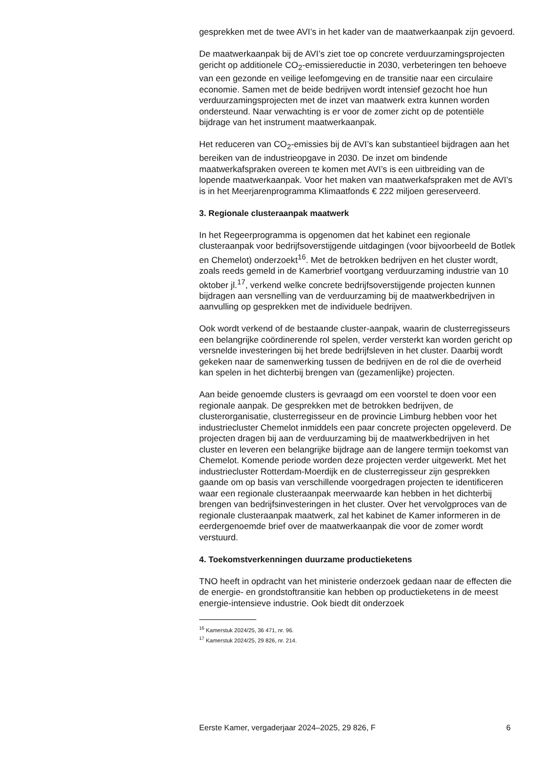gesprekken met de twee AVI’s in het kader van de maatwerkaanpak zijn gevoerd.
De maatwerkaanpak bij de AVI’s ziet toe op concrete verduurzamingsprojecten gericht op additionele CO<sub>2</sub>-emissiereductie in 2030, verbeteringen ten behoeve van een gezonde en veilige leefomgeving en de transitie naar een circulaire economie. Samen met de beide bedrijven wordt intensief gezocht hoe hun verduurzamingsprojecten met de inzet van maatwerk extra kunnen worden ondersteund. Naar verwachting is er voor de zomer zicht op de potentiële bijdrage van het instrument maatwerkaanpak.
Het reduceren van CO<sub>2</sub>-emissies bij de AVI’s kan substantieel bijdragen aan het bereiken van de industrieopgave in 2030. De inzet om bindende maatwerkafspraken overeen te komen met AVI’s is een uitbreiding van de lopende maatwerkaanpak. Voor het maken van maatwerkafspraken met de AVI’s is in het Meerjarenprogramma Klimaatfonds € 222 miljoen gereserveerd.
3. Regionale clusteraanpak maatwerk
In het Regeerprogramma is opgenomen dat het kabinet een regionale clusteraanpak voor bedrijfsoverstijgende uitdagingen (voor bijvoorbeeld de Botlek en Chemelot) onderzoekt<sup>16</sup>. Met de betrokken bedrijven en het cluster wordt, zoals reeds gemeld in de Kamerbrief voortgang verduurzaming industrie van 10 oktober jl.<sup>17</sup>, verkend welke concrete bedrijfsoverstijgende projecten kunnen bijdragen aan versnelling van de verduurzaming bij de maatwerkbedrijven in aanvulling op gesprekken met de individuele bedrijven.
Ook wordt verkend of de bestaande cluster-aanpak, waarin de clusterregisseurs een belangrijke coördinerende rol spelen, verder versterkt kan worden gericht op versnelde investeringen bij het brede bedrijfsleven in het cluster. Daarbij wordt gekeken naar de samenwerking tussen de bedrijven en de rol die de overheid kan spelen in het dichterbij brengen van (gezamenlijke) projecten.
Aan beide genoemde clusters is gevraagd om een voorstel te doen voor een regionale aanpak. De gesprekken met de betrokken bedrijven, de clusterorganisatie, clusterregisseur en de provincie Limburg hebben voor het industriecluster Chemelot inmiddels een paar concrete projecten opgeleverd. De projecten dragen bij aan de verduurzaming bij de maatwerkbedrijven in het cluster en leveren een belangrijke bijdrage aan de langere termijn toekomst van Chemelot. Komende periode worden deze projecten verder uitgewerkt. Met het industriecluster Rotterdam-Moerdijk en de clusterregisseur zijn gesprekken gaande om op basis van verschillende voorgedragen projecten te identificeren waar een regionale clusteraanpak meerwaarde kan hebben in het dichterbij brengen van bedrijfsinvesteringen in het cluster. Over het vervolgproces van de regionale clusteraanpak maatwerk, zal het kabinet de Kamer informeren in de eerdergenoemde brief over de maatwerkaanpak die voor de zomer wordt verstuurd.
4. Toekomstverkenningen duurzame productieketens
TNO heeft in opdracht van het ministerie onderzoek gedaan naar de effecten die de energie- en grondstoftransitie kan hebben op productieketens in de meest energie-intensieve industrie. Ook biedt dit onderzoek
<sup>16</sup> Kamerstuk 2024/25, 36 471, nr. 96.
<sup>17</sup> Kamerstuk 2024/25, 29 826, nr. 214.
Eerste Kamer, vergaderjaar 2024–2025, 29 826, F 6